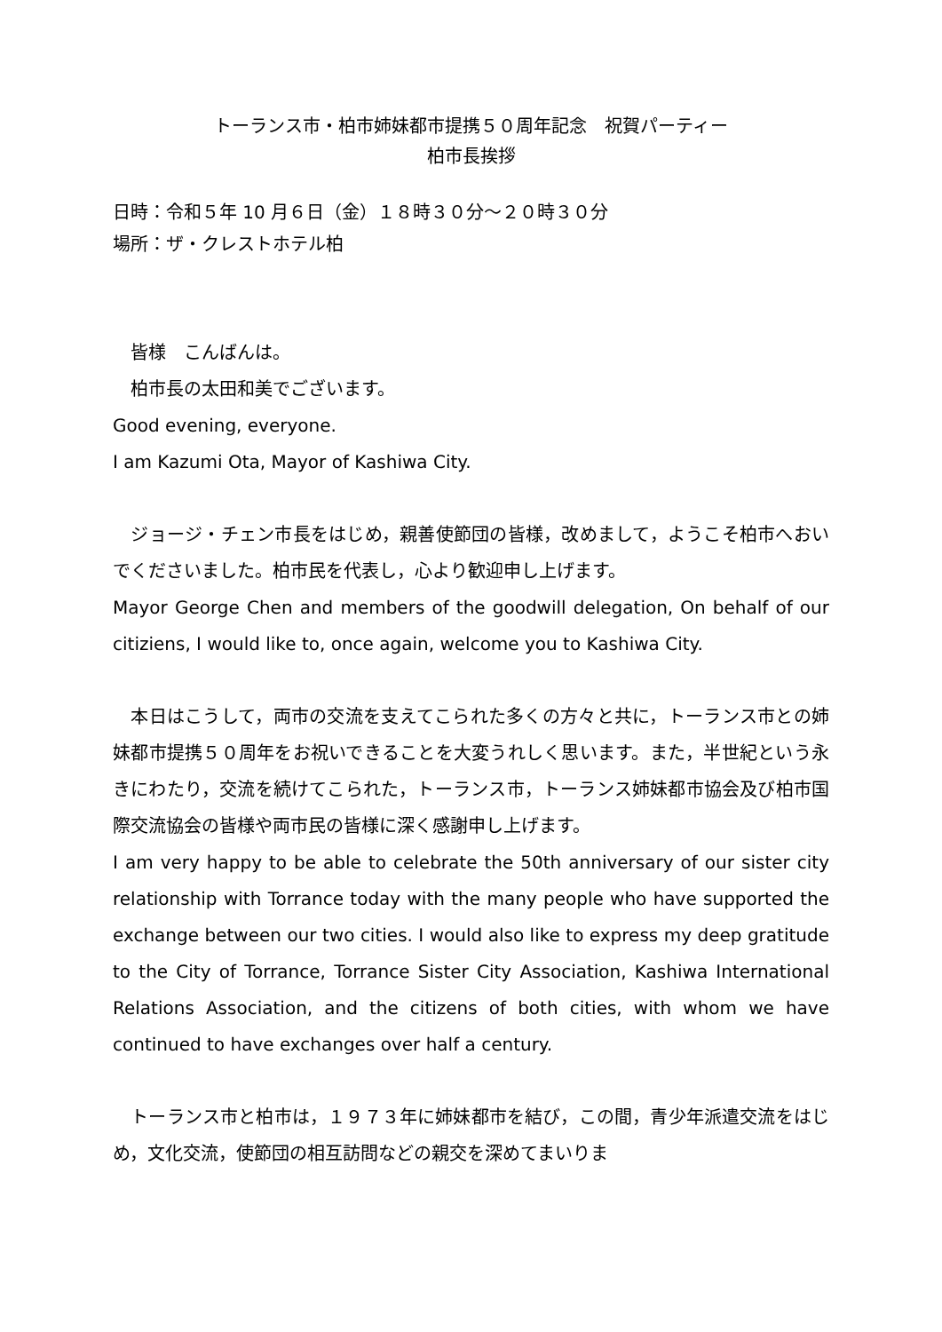トーランス市・柏市姉妹都市提携５０周年記念　祝賀パーティー
柏市長挨拶
日時：令和５年 10 月６日（金）１８時３０分～２０時３０分
場所：ザ・クレストホテル柏
　皆様　こんばんは。
　柏市長の太田和美でございます。
Good evening, everyone.
I am Kazumi Ota, Mayor of Kashiwa City.
　ジョージ・チェン市長をはじめ，親善使節団の皆様，改めまして，ようこそ柏市へおいでくださいました。柏市民を代表し，心より歓迎申し上げます。
Mayor George Chen and members of the goodwill delegation, On behalf of our citiziens, I would like to, once again, welcome you to Kashiwa City.
　本日はこうして，両市の交流を支えてこられた多くの方々と共に，トーランス市との姉妹都市提携５０周年をお祝いできることを大変うれしく思います。また，半世紀という永きにわたり，交流を続けてこられた，トーランス市，トーランス姉妹都市協会及び柏市国際交流協会の皆様や両市民の皆様に深く感謝申し上げます。
I am very happy to be able to celebrate the 50th anniversary of our sister city relationship with Torrance today with the many people who have supported the exchange between our two cities. I would also like to express my deep gratitude to the City of Torrance, Torrance Sister City Association, Kashiwa International Relations Association, and the citizens of both cities, with whom we have continued to have exchanges over half a century.
　トーランス市と柏市は，１９７３年に姉妹都市を結び，この間，青少年派遣交流をはじめ，文化交流，使節団の相互訪問などの親交を深めてまいりま